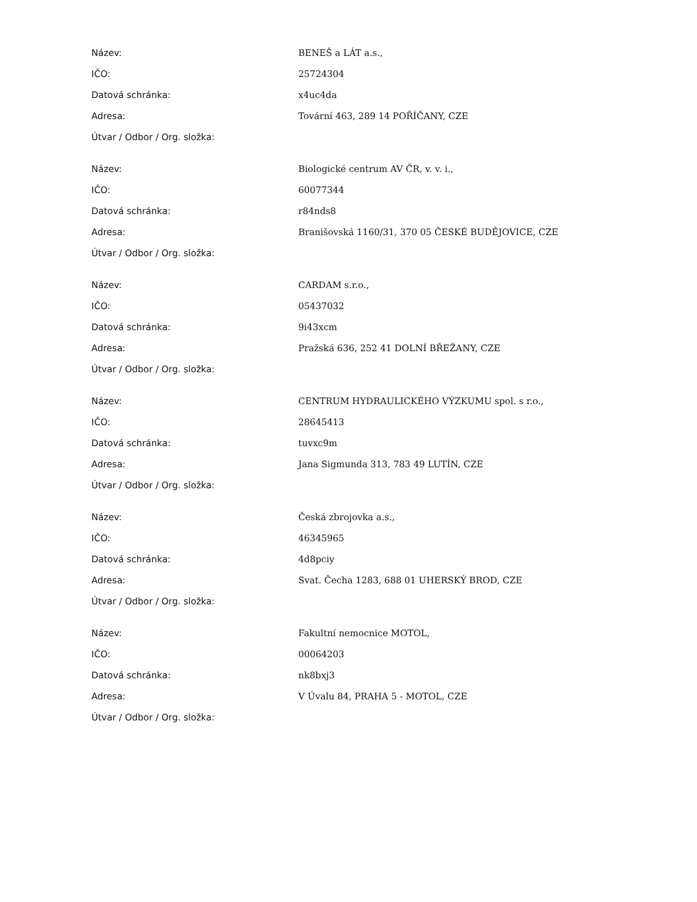| Název: | BENEŠ a LÁT a.s., |
| IČO: | 25724304 |
| Datová schránka: | x4uc4da |
| Adresa: | Tovární 463, 289 14 POŘÍČANY, CZE |
| Útvar / Odbor / Org. složka: | |
| Název: | Biologické centrum AV ČR, v. v. i., |
| IČO: | 60077344 |
| Datová schránka: | r84nds8 |
| Adresa: | Branišovská 1160/31, 370 05 ČESKÉ BUDĚJOVICE, CZE |
| Útvar / Odbor / Org. složka: | |
| Název: | CARDAM s.r.o., |
| IČO: | 05437032 |
| Datová schránka: | 9i43xcm |
| Adresa: | Pražská 636, 252 41 DOLNÍ BŘEŽANY, CZE |
| Útvar / Odbor / Org. složka: | |
| Název: | CENTRUM HYDRAULICKÉHO VÝZKUMU spol. s r.o., |
| IČO: | 28645413 |
| Datová schránka: | tuvxc9m |
| Adresa: | Jana Sigmunda 313, 783 49 LUTÍN, CZE |
| Útvar / Odbor / Org. složka: | |
| Název: | Česká zbrojovka a.s., |
| IČO: | 46345965 |
| Datová schránka: | 4d8pciy |
| Adresa: | Svat. Čecha 1283, 688 01 UHERSKÝ BROD, CZE |
| Útvar / Odbor / Org. složka: | |
| Název: | Fakultní nemocnice MOTOL, |
| IČO: | 00064203 |
| Datová schránka: | nk8bxj3 |
| Adresa: | V Úvalu 84, PRAHA 5 - MOTOL, CZE |
| Útvar / Odbor / Org. složka: | |